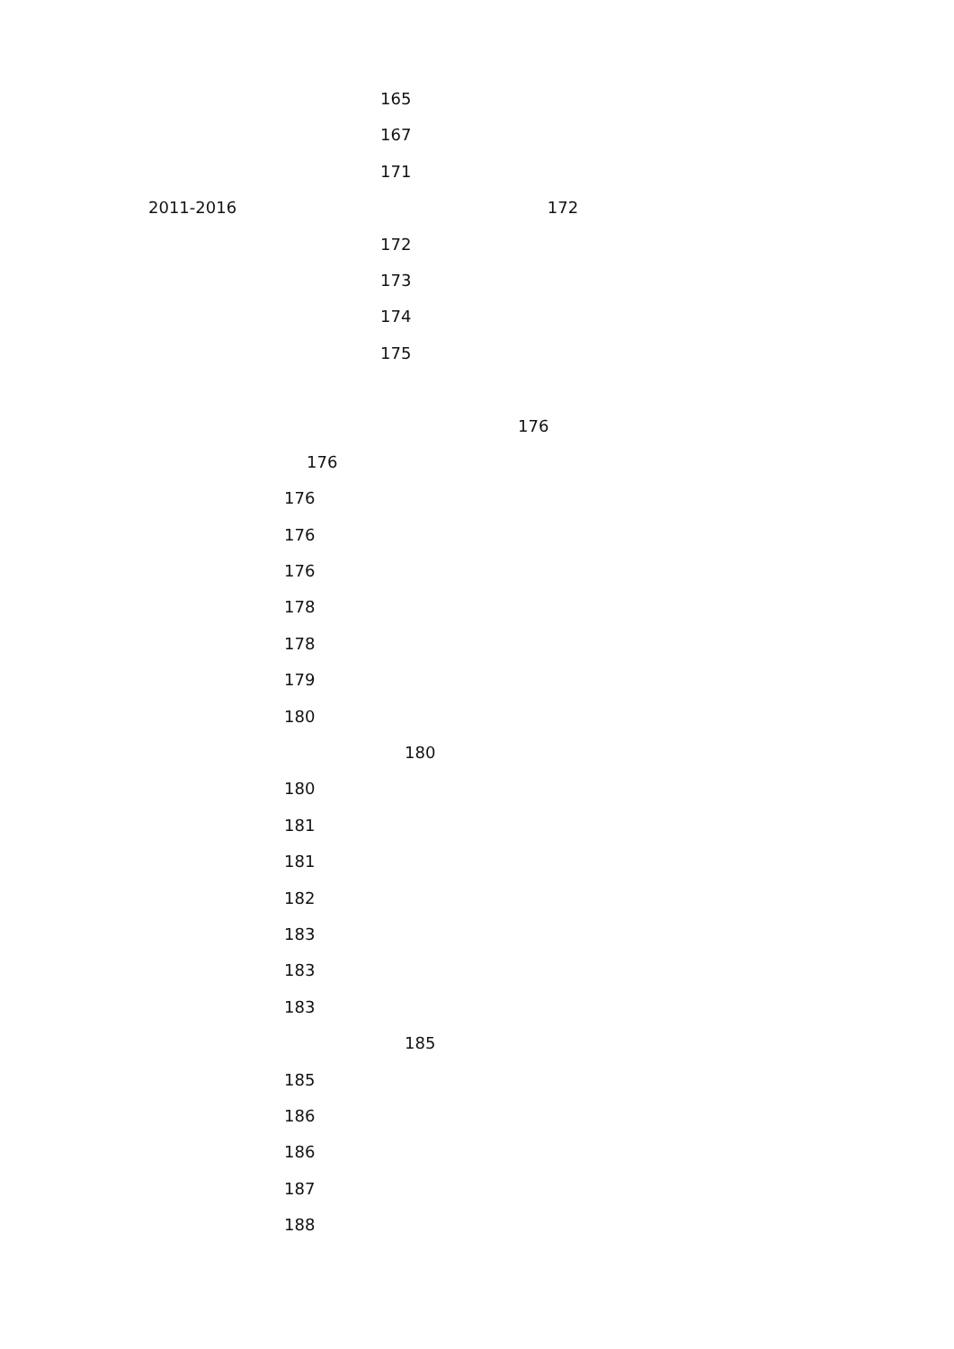165
167
171
2011-2016 172
172
173
174
175
176
176
176
176
176
178
178
179
180
180
180
181
181
182
183
183
183
185
185
186
186
187
188